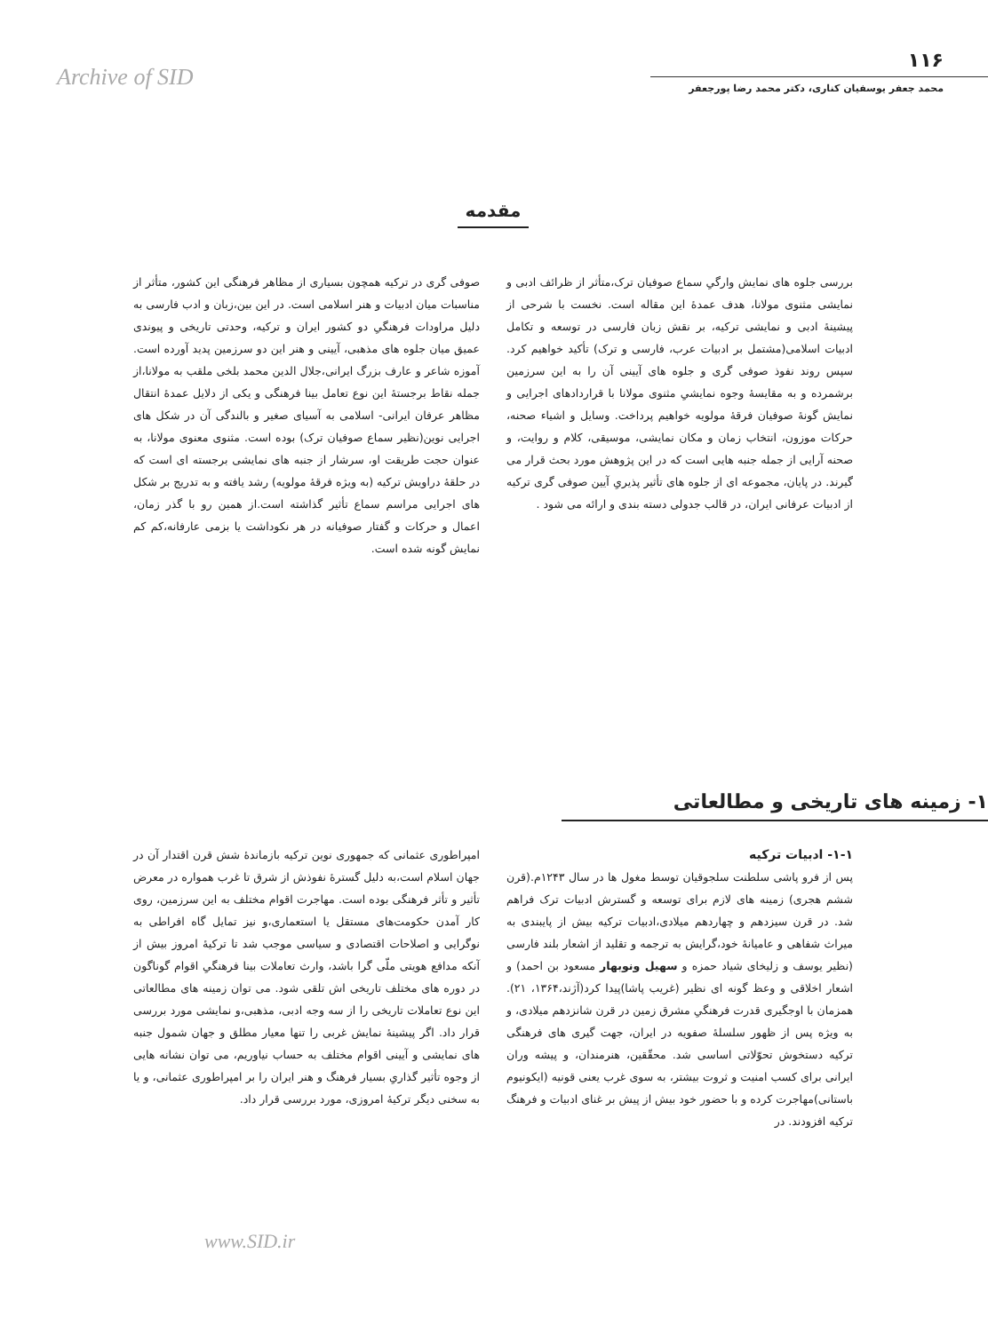Archive of SID
۱۱۶
محمد جعفر یوسفیان کناری، دکتر محمد رضا پورجعفر
مقدمه
صوفی گری در ترکیه همچون بسیاری از مظاهر فرهنگی این کشور، متأثر از مناسبات میان ادبیات و هنر اسلامی است. در این بین،زبان و ادب فارسی به دلیل مراودات فرهنگیِ دو کشور ایران و ترکیه، وحدتی تاریخی و پیوندی عمیق میان جلوه های مذهبی، آیینی و هنر این دو سرزمین پدید آورده است. آموزه شاعر و عارف بزرگ ایرانی،جلال الدین محمد بلخی ملقب به مولانا،از جمله نقاط برجستهٔ این نوع تعامل بینا فرهنگی و یکی از دلایل عمدهٔ انتقال مظاهر عرفان ایرانی- اسلامی به آسیای صغیر و بالندگی آن در شکل های اجرایی نوین(نظیر سماع صوفیان ترک) بوده است. مثنوی معنوی مولانا، به عنوان حجت طریقت او، سرشار از جنبه های نمایشی برجسته ای است که در حلقهٔ دراویش ترکیه (به ویژه فرقهٔ مولویه) رشد یافته و به تدریج بر شکل های اجرایی مراسم سماع تأثیر گذاشته است.از همین رو با گذر زمان، اعمال و حرکات و گفتار صوفیانه در هر نکوداشت یا بزمی عارفانه،کم کم نمایش گونه شده است.
بررسی جلوه های نمایش وارگیِ سماع صوفیان ترک،متأثر از ظرائف ادبی و نمایشی مثنوی مولانا، هدف عمدهٔ این مقاله است. نخست با شرحی از پیشینهٔ ادبی و نمایشی ترکیه، بر نقش زبان فارسی در توسعه و تکامل ادبیات اسلامی(مشتمل بر ادبیات عرب، فارسی و ترک) تأکید خواهیم کرد. سپس روند نفوذ صوفی گری و جلوه های آیینی آن را به این سرزمین برشمرده و به مقایسهٔ وجوه نمایشیِ مثنوی مولانا با قراردادهای اجرایی و نمایش گونهٔ صوفیان فرقهٔ مولویه خواهیم پرداخت. وسایل و اشیاء صحنه، حرکات موزون، انتخاب زمان و مکان نمایشی، موسیقی، کلام و روایت، و صحنه آرایی از جمله جنبه هایی است که در این پژوهش مورد بحث قرار می گیرند. در پایان، مجموعه ای از جلوه های تأثیر پذیریِ آیین صوفی گری ترکیه از ادبیات عرفانی ایران، در قالب جدولی دسته بندی و ارائه می شود .
۱- زمینه های تاریخی و مطالعاتی
امپراطوری عثمانی که جمهوری نوین ترکیه بازماندهٔ شش قرن اقتدار آن در جهان اسلام است،به دلیل گسترهٔ نفوذش از شرق تا غرب همواره در معرض تأثیر و تأثر فرهنگی بوده است. مهاجرت اقوام مختلف به این سرزمین، روی کار آمدن حکومت‌های مستقل یا استعماری،و نیز تمایل گاه افراطی به نوگرایی و اصلاحات اقتصادی و سیاسی موجب شد تا ترکیهٔ امروز بیش از آنکه مدافع هویتی ملّی گرا باشد، وارث تعاملات بینا فرهنگیِ اقوام گوناگون در دوره های مختلف تاریخی اش تلقی شود. می توان زمینه های مطالعاتی این نوع تعاملات تاریخی را از سه وجه ادبی، مذهبی،و نمایشی مورد بررسی قرار داد. اگر پیشینهٔ نمایش غربی را تنها معیار مطلق و جهان شمول جنبه های نمایشی و آیینی اقوام مختلف به حساب نیاوریم، می توان نشانه هایی از وجوه تأثیر گذاریِ بسیار فرهنگ و هنر ایران را بر امپراطوری عثمانی، و یا به سخنی دیگر ترکیهٔ امروزی، مورد بررسی قرار داد.
۱-۱- ادبیات ترکیه
پس از فرو پاشی سلطنت سلجوقیان توسط مغول ها در سال ۱۲۴۳م.(قرن ششم هجری) زمینه های لازم برای توسعه و گسترش ادبیات ترک فراهم شد. در قرن سیزدهم و چهاردهم میلادی،ادبیات ترکیه بیش از پایبندی به میراث شفاهی و عامیانهٔ خود،گرایش به ترجمه و تقلید از اشعار بلند فارسی (نظیر یوسف و زلیخای شیاد حمزه و سهیل ونوبهار مسعود بن احمد) و اشعار اخلاقی و وعظ گونه ای نظیر (غریب پاشا)پیدا کرد(آژند،۱۳۶۴، ۲۱). همزمان با اوجگیری قدرت فرهنگیِ مشرق زمین در قرن شانزدهم میلادی، و به ویژه پس از ظهور سلسلهٔ صفویه در ایران، جهت گیری های فرهنگی ترکیه دستخوش تحوّلاتی اساسی شد. محقّقین، هنرمندان، و پیشه وران ایرانی برای کسب امنیت و ثروت بیشتر، به سوی غرب یعنی قونیه (ایکونیوم باستانی)مهاجرت کرده و با حضور خود بیش از پیش بر غنای ادبیات و فرهنگ ترکیه افزودند. در
www.SID.ir